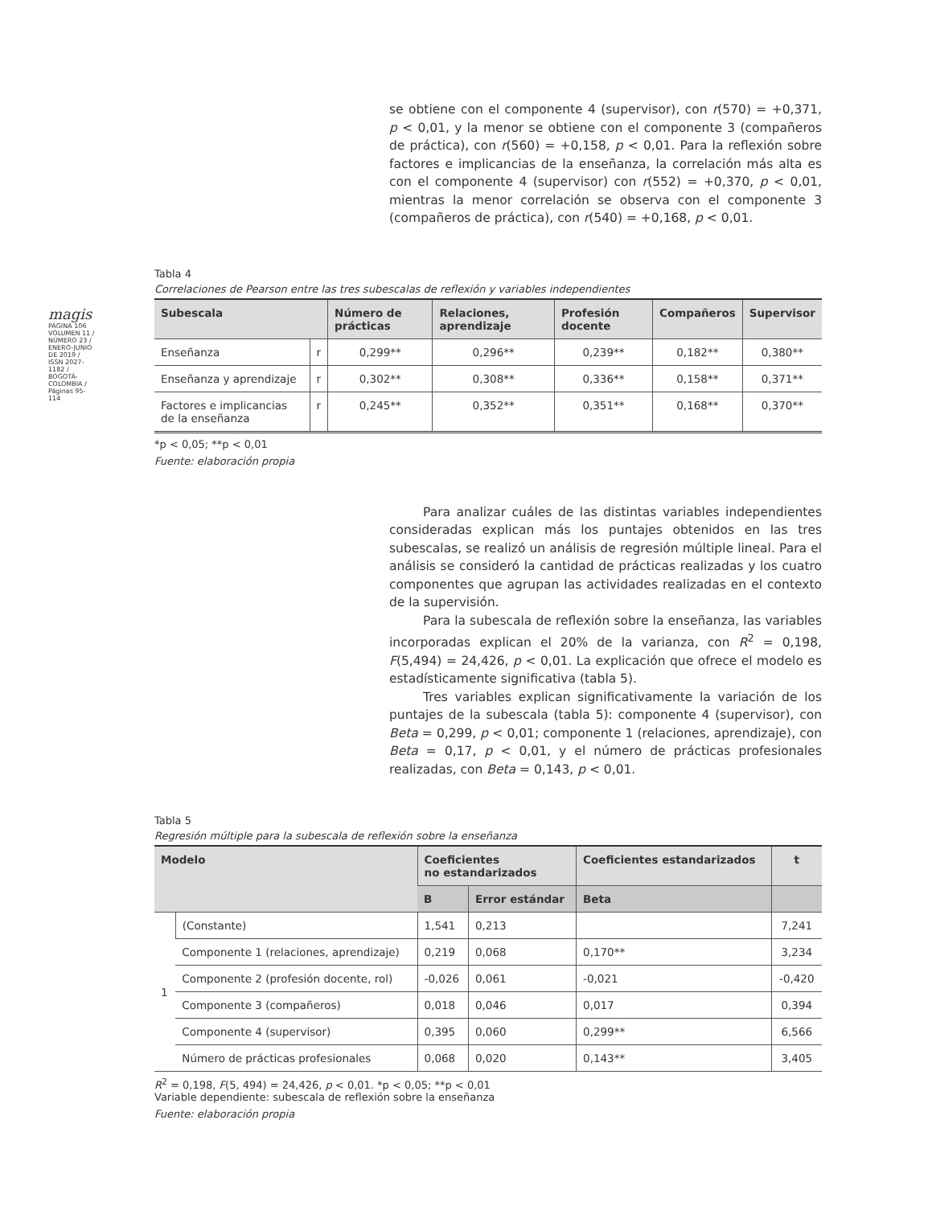magis
PÁGINA 106
VOLUMEN 11 / NÚMERO 23 / ENERO-JUNIO DE 2019 / ISSN 2027-1182 / BOGOTÁ-COLOMBIA / Páginas 95-114
se obtiene con el componente 4 (supervisor), con r(570) = +0,371, p < 0,01, y la menor se obtiene con el componente 3 (compañeros de práctica), con r(560) = +0,158, p < 0,01. Para la reflexión sobre factores e implicancias de la enseñanza, la correlación más alta es con el componente 4 (supervisor) con r(552) = +0,370, p < 0,01, mientras la menor correlación se observa con el componente 3 (compañeros de práctica), con r(540) = +0,168, p < 0,01.
Tabla 4
Correlaciones de Pearson entre las tres subescalas de reflexión y variables independientes
| Subescala | | Número de prácticas | Relaciones, aprendizaje | Profesión docente | Compañeros | Supervisor |
| --- | --- | --- | --- | --- | --- | --- |
| Enseñanza | r | 0,299** | 0,296** | 0,239** | 0,182** | 0,380** |
| Enseñanza y aprendizaje | r | 0,302** | 0,308** | 0,336** | 0,158** | 0,371** |
| Factores e implicancias de la enseñanza | r | 0,245** | 0,352** | 0,351** | 0,168** | 0,370** |
*p < 0,05; **p < 0,01
Fuente: elaboración propia
Para analizar cuáles de las distintas variables independientes consideradas explican más los puntajes obtenidos en las tres subescalas, se realizó un análisis de regresión múltiple lineal. Para el análisis se consideró la cantidad de prácticas realizadas y los cuatro componentes que agrupan las actividades realizadas en el contexto de la supervisión.
Para la subescala de reflexión sobre la enseñanza, las variables incorporadas explican el 20% de la varianza, con R<sup>2</sup> = 0,198, F(5,494) = 24,426, p < 0,01. La explicación que ofrece el modelo es estadísticamente significativa (tabla 5).
Tres variables explican significativamente la variación de los puntajes de la subescala (tabla 5): componente 4 (supervisor), con Beta = 0,299, p < 0,01; componente 1 (relaciones, aprendizaje), con Beta = 0,17, p < 0,01, y el número de prácticas profesionales realizadas, con Beta = 0,143, p < 0,01.
Tabla 5
Regresión múltiple para la subescala de reflexión sobre la enseñanza
| Modelo | | Coeficientes no estandarizados | | Coeficientes estandarizados | t |
| --- | --- | --- | --- | --- | --- |
| | | B | Error estándar | Beta | |
| 1 | (Constante) | 1,541 | 0,213 | | 7,241 |
| | Componente 1 (relaciones, aprendizaje) | 0,219 | 0,068 | 0,170** | 3,234 |
| | Componente 2 (profesión docente, rol) | -0,026 | 0,061 | -0,021 | -0,420 |
| | Componente 3 (compañeros) | 0,018 | 0,046 | 0,017 | 0,394 |
| | Componente 4 (supervisor) | 0,395 | 0,060 | 0,299** | 6,566 |
| | Número de prácticas profesionales | 0,068 | 0,020 | 0,143** | 3,405 |
R<sup>2</sup> = 0,198, F(5, 494) = 24,426, p < 0,01. *p < 0,05; **p < 0,01
Variable dependiente: subescala de reflexión sobre la enseñanza
Fuente: elaboración propia